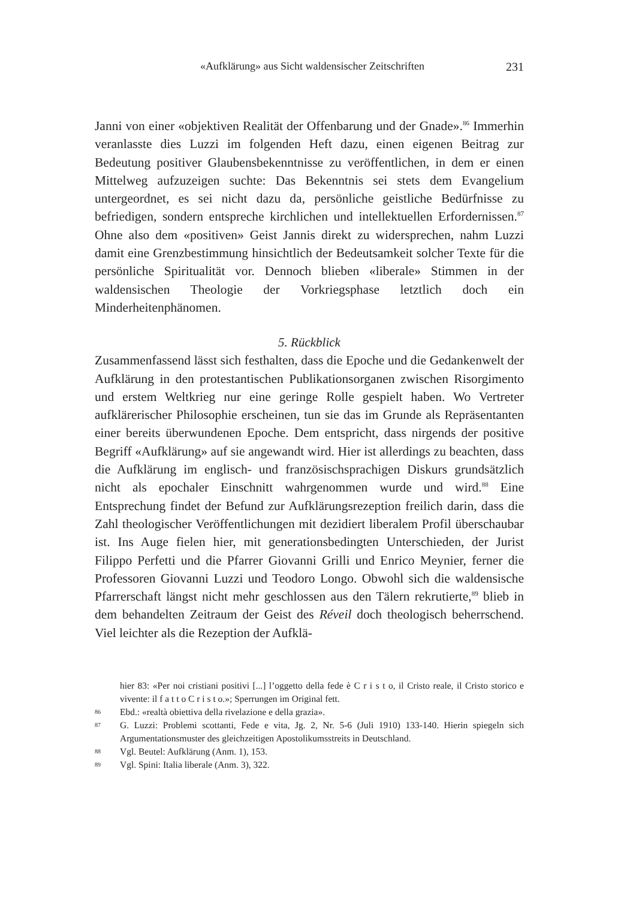«Aufklärung» aus Sicht waldensischer Zeitschriften 231
Janni von einer «objektiven Realität der Offenbarung und der Gnade».<sup>86</sup> Immerhin veranlasste dies Luzzi im folgenden Heft dazu, einen eigenen Beitrag zur Bedeutung positiver Glaubensbekenntnisse zu veröffentlichen, in dem er einen Mittelweg aufzuzeigen suchte: Das Bekenntnis sei stets dem Evangelium untergeordnet, es sei nicht dazu da, persönliche geistliche Bedürfnisse zu befriedigen, sondern entspreche kirchlichen und intellektuellen Erfordernissen.<sup>87</sup> Ohne also dem «positiven» Geist Jannis direkt zu widersprechen, nahm Luzzi damit eine Grenzbestimmung hinsichtlich der Bedeutsamkeit solcher Texte für die persönliche Spiritualität vor. Dennoch blieben «liberale» Stimmen in der waldensischen Theologie der Vorkriegsphase letztlich doch ein Minderheitenphänomen.
5. Rückblick
Zusammenfassend lässt sich festhalten, dass die Epoche und die Gedankenwelt der Aufklärung in den protestantischen Publikationsorganen zwischen Risorgimento und erstem Weltkrieg nur eine geringe Rolle gespielt haben. Wo Vertreter aufklärerischer Philosophie erscheinen, tun sie das im Grunde als Repräsentanten einer bereits überwundenen Epoche. Dem entspricht, dass nirgends der positive Begriff «Aufklärung» auf sie angewandt wird. Hier ist allerdings zu beachten, dass die Aufklärung im englisch- und französischsprachigen Diskurs grundsätzlich nicht als epochaler Einschnitt wahrgenommen wurde und wird.<sup>88</sup> Eine Entsprechung findet der Befund zur Aufklärungsrezeption freilich darin, dass die Zahl theologischer Veröffentlichungen mit dezidiert liberalem Profil überschaubar ist. Ins Auge fielen hier, mit generationsbedingten Unterschieden, der Jurist Filippo Perfetti und die Pfarrer Giovanni Grilli und Enrico Meynier, ferner die Professoren Giovanni Luzzi und Teodoro Longo. Obwohl sich die waldensische Pfarrerschaft längst nicht mehr geschlossen aus den Tälern rekrutierte,<sup>89</sup> blieb in dem behandelten Zeitraum der Geist des Réveil doch theologisch beherrschend. Viel leichter als die Rezeption der Aufklä-
hier 83: «Per noi cristiani positivi [...] l’oggetto della fede è C r i s t o, il Cristo reale, il Cristo storico e vivente: il f a t t o C r i s t o.»; Sperrungen im Original fett.
86 Ebd.: «realtà obiettiva della rivelazione e della grazia».
87 G. Luzzi: Problemi scottanti, Fede e vita, Jg. 2, Nr. 5-6 (Juli 1910) 133-140. Hierin spiegeln sich Argumentationsmuster des gleichzeitigen Apostolikumsstreits in Deutschland.
88 Vgl. Beutel: Aufklärung (Anm. 1), 153.
89 Vgl. Spini: Italia liberale (Anm. 3), 322.